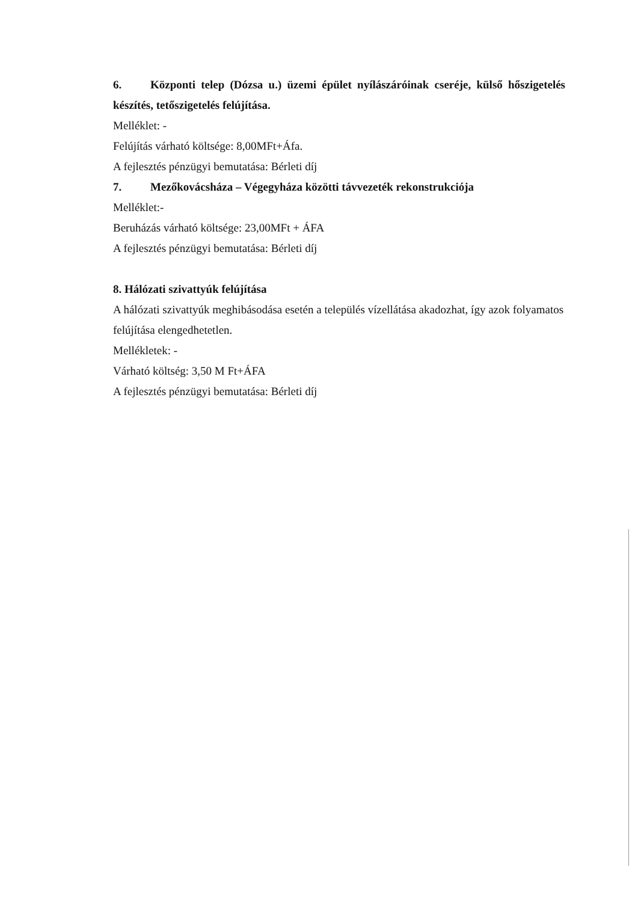6. Központi telep (Dózsa u.) üzemi épület nyílászáróinak cseréje, külső hőszigetelés készítés, tetőszigetelés felújítása.
Melléklet: -
Felújítás várható költsége: 8,00MFt+Áfa.
A fejlesztés pénzügyi bemutatása: Bérleti díj
7. Mezőkovácsháza – Végegyháza közötti távvezeték rekonstrukciója
Melléklet:-
Beruházás várható költsége: 23,00MFt + ÁFA
A fejlesztés pénzügyi bemutatása: Bérleti díj
8. Hálózati szivattyúk felújítása
A hálózati szivattyúk meghibásodása esetén a település vízellátása akadozhat, így azok folyamatos felújítása elengedhetetlen.
Mellékletek: -
Várható költség: 3,50 M Ft+ÁFA
A fejlesztés pénzügyi bemutatása: Bérleti díj